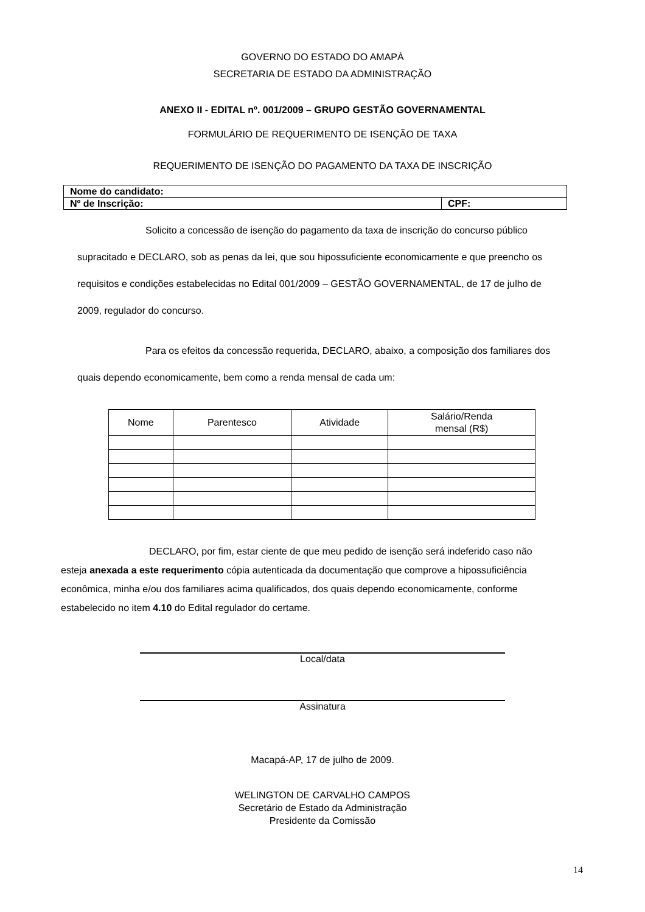GOVERNO DO ESTADO DO AMAPÁ
SECRETARIA DE ESTADO DA ADMINISTRAÇÃO
ANEXO II - EDITAL nº. 001/2009 – GRUPO GESTÃO GOVERNAMENTAL
FORMULÁRIO DE REQUERIMENTO DE ISENÇÃO DE TAXA
REQUERIMENTO DE ISENÇÃO DO PAGAMENTO DA TAXA DE INSCRIÇÃO
| Nome do candidato: | |
| Nº de Inscrição: | CPF: |
Solicito a concessão de isenção do pagamento da taxa de inscrição do concurso público supracitado e DECLARO, sob as penas da lei, que sou hipossuficiente economicamente e que preencho os requisitos e condições estabelecidas no Edital 001/2009 – GESTÃO GOVERNAMENTAL, de 17 de julho de 2009, regulador do concurso.
Para os efeitos da concessão requerida, DECLARO, abaixo, a composição dos familiares dos quais dependo economicamente, bem como a renda mensal de cada um:
| Nome | Parentesco | Atividade | Salário/Renda mensal (R$) |
| --- | --- | --- | --- |
DECLARO, por fim, estar ciente de que meu pedido de isenção será indeferido caso não esteja anexada a este requerimento cópia autenticada da documentação que comprove a hipossuficiência econômica, minha e/ou dos familiares acima qualificados, dos quais dependo economicamente, conforme estabelecido no item 4.10 do Edital regulador do certame.
Local/data
Assinatura
Macapá-AP, 17 de julho de 2009.
WELINGTON DE CARVALHO CAMPOS
Secretário de Estado da Administração
Presidente da Comissão
14